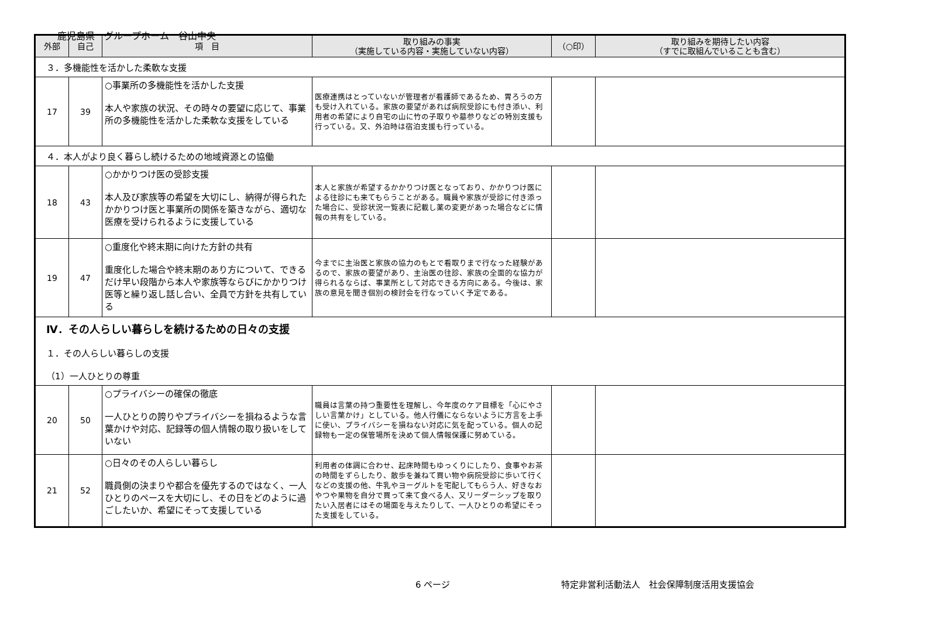鹿児島県　グループホーム　谷山中央
| 外部 | 自己 | 項 目 | 取り組みの事実 （実施している内容・実施していない内容） | （○印） | 取り組みを期待したい内容 （すでに取組んでいることも含む） |
| --- | --- | --- | --- | --- | --- |
| ３．多機能性を活かした柔軟な支援 | | | | | |
| 17 | 39 | ○事業所の多機能性を活かした支援 本人や家族の状況、その時々の要望に応じて、事業所の多機能性を活かした柔軟な支援をしている | 医療連携はとっていないが管理者が看護師であるため、胃ろうの方も受け入れている。家族の要望があれば病院受診にも付き添い、利用者の希望により自宅の山に竹の子取りや墓参りなどの特別支援も行っている。又、外泊時は宿泊支援も行っている。 | | |
| ４．本人がより良く暮らし続けるための地域資源との協働 | | | | | |
| 18 | 43 | ○かかりつけ医の受診支援 本人及び家族等の希望を大切にし、納得が得られたかかりつけ医と事業所の関係を築きながら、適切な医療を受けられるように支援している | 本人と家族が希望するかかりつけ医となっており、かかりつけ医による往診にも来てもらうことがある。職員や家族が受診に付き添った場合に、受診状況一覧表に記載し薬の変更があった場合などに情報の共有をしている。 | | |
| 19 | 47 | ○重度化や終末期に向けた方針の共有 重度化した場合や終末期のあり方について、できるだけ早い段階から本人や家族等ならびにかかりつけ医等と繰り返し話し合い、全員で方針を共有している | 今までに主治医と家族の協力のもとで看取りまで行なった経験があるので、家族の要望があり、主治医の往診、家族の全面的な協力が得られるならば、事業所として対応できる方向にある。今後は、家族の意見を聞き個別の検討会を行なっていく予定である。 | | |
| Ⅳ．その人らしい暮らしを続けるための日々の支援 １．その人らしい暮らしの支援 （1）一人ひとりの尊重 | | | | | |
| 20 | 50 | ○プライバシーの確保の徹底 一人ひとりの誇りやプライバシーを損ねるような言葉かけや対応、記録等の個人情報の取り扱いをしていない | 職員は言葉の持つ重要性を理解し、今年度のケア目標を「心にやさしい言葉かけ」としている。他人行儀にならないように方言を上手に使い、プライバシーを損ねない対応に気を配っている。個人の記録物も一定の保管場所を決めて個人情報保護に努めている。 | | |
| 21 | 52 | ○日々のその人らしい暮らし 職員側の決まりや都合を優先するのではなく、一人ひとりのペースを大切にし、その日をどのように過ごしたいか、希望にそって支援している | 利用者の体調に合わせ、起床時間もゆっくりにしたり、食事やお茶の時間をずらしたり、散歩を兼ねて買い物や病院受診に歩いて行くなどの支援の他、牛乳やヨーグルトを宅配してもらう人、好きなおやつや果物を自分で買って来て食べる人、又リーダーシップを取りたい入居者にはその場面を与えたりして、一人ひとりの希望にそった支援をしている。 | | |
6 ページ 特定非営利活動法人　社会保障制度活用支援協会